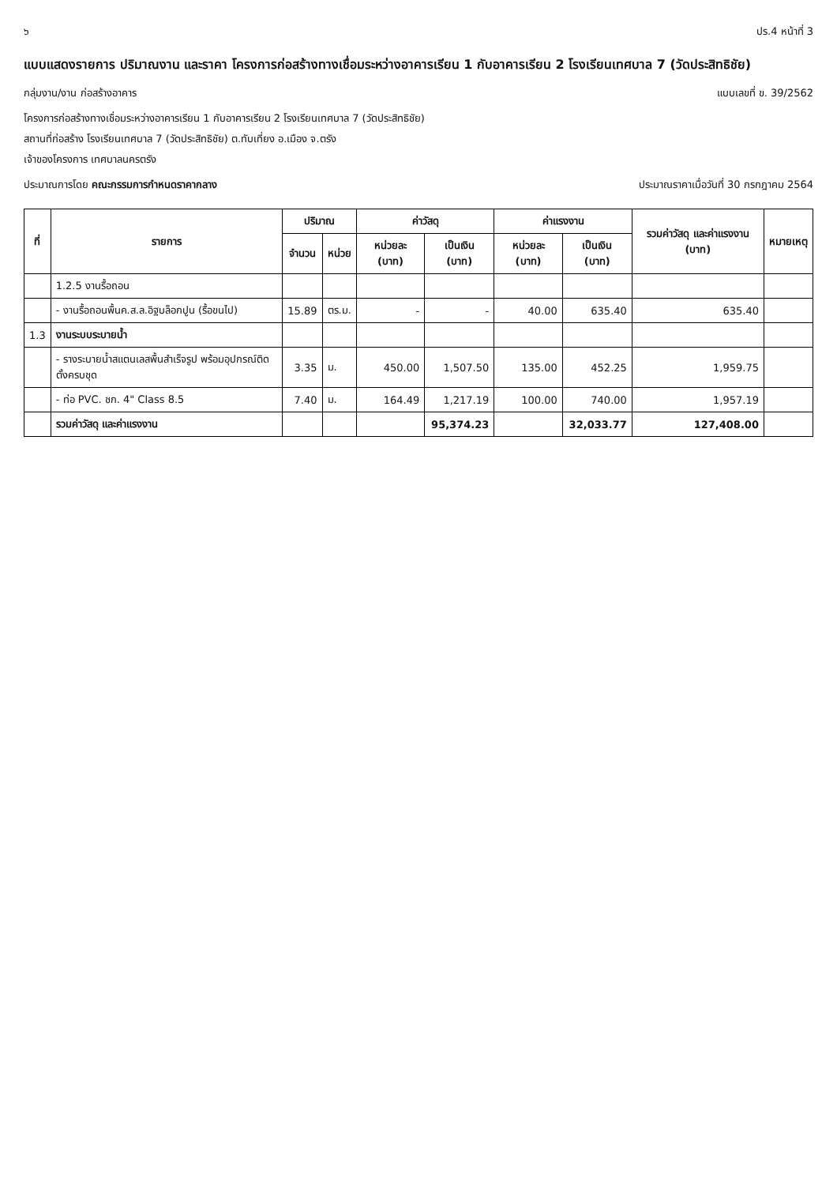๖ ปร.4 หน้าที่ 3
แบบแสดงรายการ ปริมาณงาน และราคา โครงการก่อสร้างทางเชื่อมระหว่างอาคารเรียน 1 กับอาคารเรียน 2 โรงเรียนเทศบาล 7 (วัดประสิทธิชัย)
กลุ่มงาน/งาน ก่อสร้างอาคาร แบบเลขที่ ข. 39/2562
โครงการก่อสร้างทางเชื่อมระหว่างอาคารเรียน 1 กับอาคารเรียน 2 โรงเรียนเทศบาล 7 (วัดประสิทธิชัย)
สถานที่ก่อสร้าง โรงเรียนเทศบาล 7 (วัดประสิทธิชัย) ต.ทับเที่ยง อ.เมือง จ.ตรัง
เจ้าของโครงการ เทศบาลนครตรัง
ประมาณการโดย คณะกรรมการกำหนดราคากลาง
ประมาณราคาเมื่อวันที่ 30 กรกฎาคม 2564
| ที่ | รายการ | ปริมาณ | | ค่าวัสดุ | | ค่าแรงงาน | | รวมค่าวัสดุ และค่าแรงงาน (บาท) | หมายเหตุ |
| --- | --- | --- | --- | --- | --- | --- | --- | --- | --- |
| | | จำนวน | หน่วย | หน่วยละ (บาท) | เป็นเงิน (บาท) | หน่วยละ (บาท) | เป็นเงิน (บาท) | | |
| | 1.2.5 งานรื้อถอน | | | | | | | | |
| | - งานรื้อถอนพื้นค.ส.ล.อิฐบล็อกปูน (รื้อขนไป) | 15.89 | ตร.ม. | - | - | 40.00 | 635.40 | 635.40 | |
| 1.3 | งานระบบระบายน้ำ | | | | | | | | |
| | - รางระบายน้ำสแตนเลสพื้นสำเร็จรูป พร้อมอุปกรณ์ติดตั้งครบชุด | 3.35 | ม. | 450.00 | 1,507.50 | 135.00 | 452.25 | 1,959.75 | |
| | - ท่อ PVC. ชก. 4" Class 8.5 | 7.40 | ม. | 164.49 | 1,217.19 | 100.00 | 740.00 | 1,957.19 | |
| | รวมค่าวัสดุ และค่าแรงงาน | | | | 95,374.23 | | 32,033.77 | 127,408.00 | |